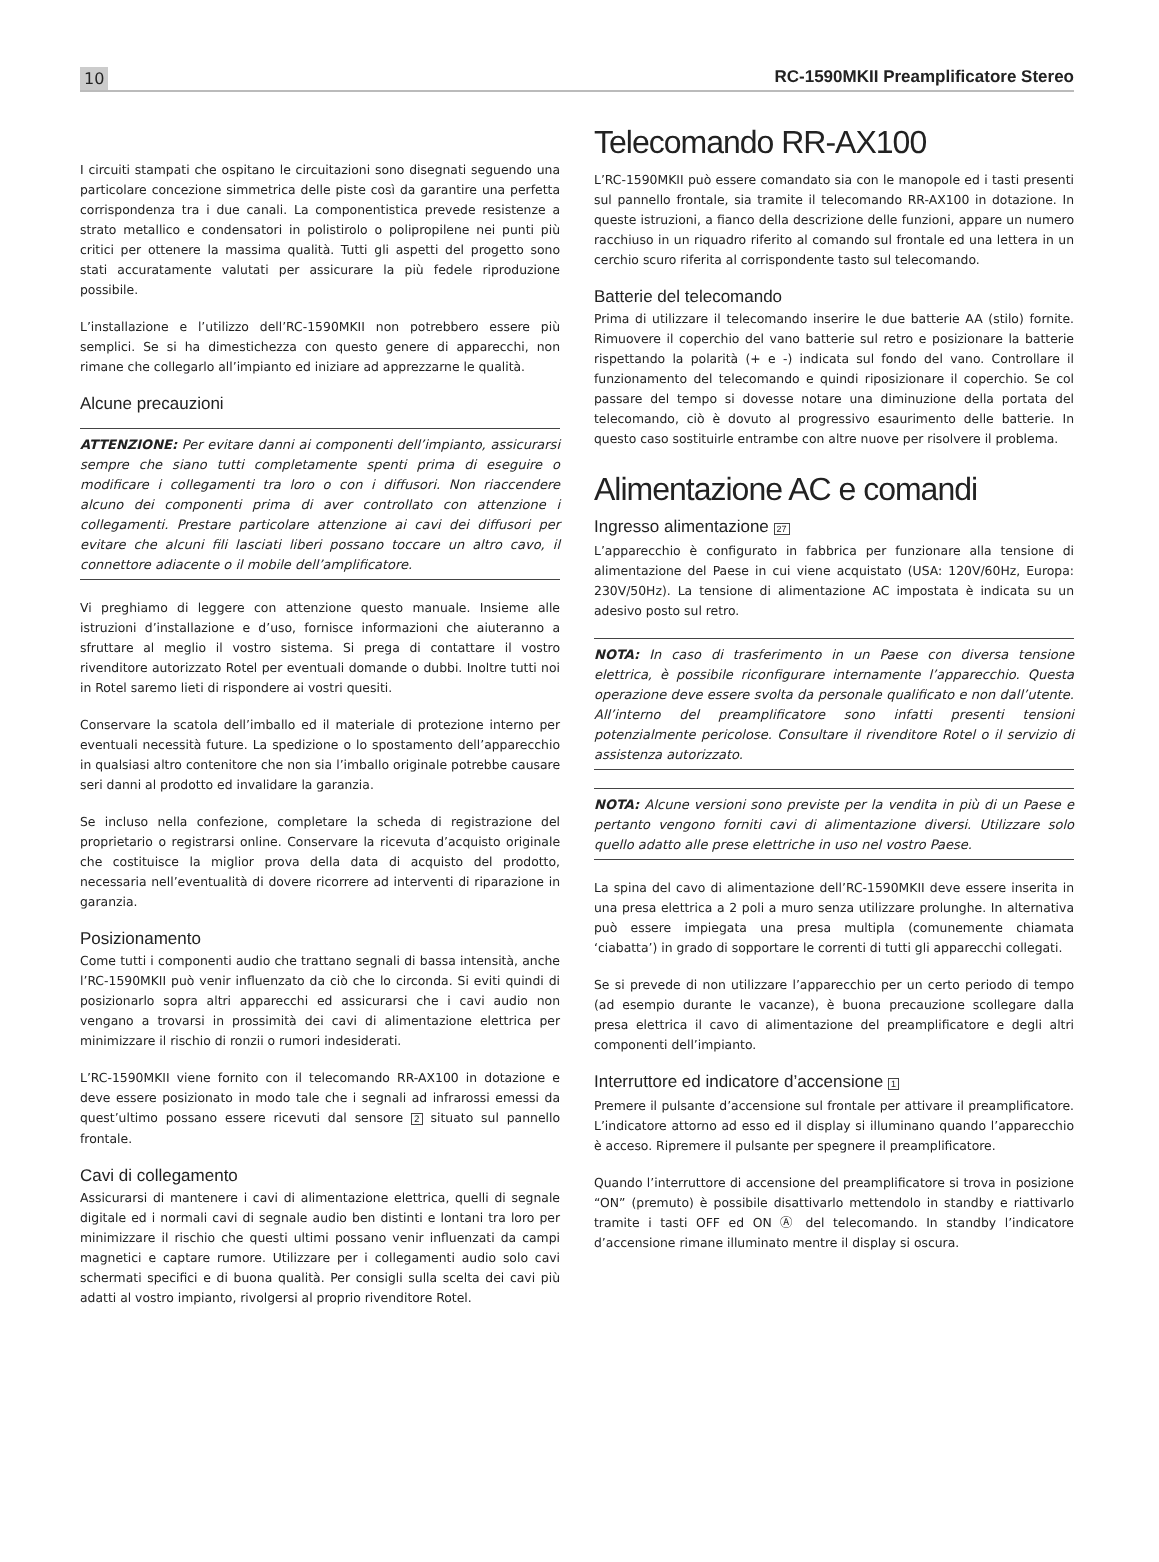10 RC-1590MKII Preamplificatore Stereo
I circuiti stampati che ospitano le circuitazioni sono disegnati seguendo una particolare concezione simmetrica delle piste così da garantire una perfetta corrispondenza tra i due canali. La componentistica prevede resistenze a strato metallico e condensatori in polistirolo o polipropilene nei punti più critici per ottenere la massima qualità. Tutti gli aspetti del progetto sono stati accuratamente valutati per assicurare la più fedele riproduzione possibile.
L’installazione e l’utilizzo dell’RC-1590MKII non potrebbero essere più semplici. Se si ha dimestichezza con questo genere di apparecchi, non rimane che collegarlo all’impianto ed iniziare ad apprezzarne le qualità.
Alcune precauzioni
ATTENZIONE: Per evitare danni ai componenti dell’impianto, assicurarsi sempre che siano tutti completamente spenti prima di eseguire o modificare i collegamenti tra loro o con i diffusori. Non riaccendere alcuno dei componenti prima di aver controllato con attenzione i collegamenti. Prestare particolare attenzione ai cavi dei diffusori per evitare che alcuni fili lasciati liberi possano toccare un altro cavo, il connettore adiacente o il mobile dell’amplificatore.
Vi preghiamo di leggere con attenzione questo manuale. Insieme alle istruzioni d’installazione e d’uso, fornisce informazioni che aiuteranno a sfruttare al meglio il vostro sistema. Si prega di contattare il vostro rivenditore autorizzato Rotel per eventuali domande o dubbi. Inoltre tutti noi in Rotel saremo lieti di rispondere ai vostri quesiti.
Conservare la scatola dell’imballo ed il materiale di protezione interno per eventuali necessità future. La spedizione o lo spostamento dell’apparecchio in qualsiasi altro contenitore che non sia l’imballo originale potrebbe causare seri danni al prodotto ed invalidare la garanzia.
Se incluso nella confezione, completare la scheda di registrazione del proprietario o registrarsi online. Conservare la ricevuta d’acquisto originale che costituisce la miglior prova della data di acquisto del prodotto, necessaria nell’eventualità di dovere ricorrere ad interventi di riparazione in garanzia.
Posizionamento
Come tutti i componenti audio che trattano segnali di bassa intensità, anche l’RC-1590MKII può venir influenzato da ciò che lo circonda. Si eviti quindi di posizionarlo sopra altri apparecchi ed assicurarsi che i cavi audio non vengano a trovarsi in prossimità dei cavi di alimentazione elettrica per minimizzare il rischio di ronzii o rumori indesiderati.
L’RC-1590MKII viene fornito con il telecomando RR-AX100 in dotazione e deve essere posizionato in modo tale che i segnali ad infrarossi emessi da quest’ultimo possano essere ricevuti dal sensore 2 situato sul pannello frontale.
Cavi di collegamento
Assicurarsi di mantenere i cavi di alimentazione elettrica, quelli di segnale digitale ed i normali cavi di segnale audio ben distinti e lontani tra loro per minimizzare il rischio che questi ultimi possano venir influenzati da campi magnetici e captare rumore. Utilizzare per i collegamenti audio solo cavi schermati specifici e di buona qualità. Per consigli sulla scelta dei cavi più adatti al vostro impianto, rivolgersi al proprio rivenditore Rotel.
Telecomando RR-AX100
L’RC-1590MKII può essere comandato sia con le manopole ed i tasti presenti sul pannello frontale, sia tramite il telecomando RR-AX100 in dotazione. In queste istruzioni, a fianco della descrizione delle funzioni, appare un numero racchiuso in un riquadro riferito al comando sul frontale ed una lettera in un cerchio scuro riferita al corrispondente tasto sul telecomando.
Batterie del telecomando
Prima di utilizzare il telecomando inserire le due batterie AA (stilo) fornite. Rimuovere il coperchio del vano batterie sul retro e posizionare la batterie rispettando la polarità (+ e -) indicata sul fondo del vano. Controllare il funzionamento del telecomando e quindi riposizionare il coperchio. Se col passare del tempo si dovesse notare una diminuzione della portata del telecomando, ciò è dovuto al progressivo esaurimento delle batterie. In questo caso sostituirle entrambe con altre nuove per risolvere il problema.
Alimentazione AC e comandi
Ingresso alimentazione 27
L’apparecchio è configurato in fabbrica per funzionare alla tensione di alimentazione del Paese in cui viene acquistato (USA: 120V/60Hz, Europa: 230V/50Hz). La tensione di alimentazione AC impostata è indicata su un adesivo posto sul retro.
NOTA: In caso di trasferimento in un Paese con diversa tensione elettrica, è possibile riconfigurare internamente l’apparecchio. Questa operazione deve essere svolta da personale qualificato e non dall’utente. All’interno del preamplificatore sono infatti presenti tensioni potenzialmente pericolose. Consultare il rivenditore Rotel o il servizio di assistenza autorizzato.
NOTA: Alcune versioni sono previste per la vendita in più di un Paese e pertanto vengono forniti cavi di alimentazione diversi. Utilizzare solo quello adatto alle prese elettriche in uso nel vostro Paese.
La spina del cavo di alimentazione dell’RC-1590MKII deve essere inserita in una presa elettrica a 2 poli a muro senza utilizzare prolunghe. In alternativa può essere impiegata una presa multipla (comunemente chiamata ‘ciabatta’) in grado di sopportare le correnti di tutti gli apparecchi collegati.
Se si prevede di non utilizzare l’apparecchio per un certo periodo di tempo (ad esempio durante le vacanze), è buona precauzione scollegare dalla presa elettrica il cavo di alimentazione del preamplificatore e degli altri componenti dell’impianto.
Interruttore ed indicatore d’accensione 1
Premere il pulsante d’accensione sul frontale per attivare il preamplificatore. L’indicatore attorno ad esso ed il display si illuminano quando l’apparecchio è acceso. Ripremere il pulsante per spegnere il preamplificatore.
Quando l’interruttore di accensione del preamplificatore si trova in posizione “ON” (premuto) è possibile disattivarlo mettendolo in standby e riattivarlo tramite i tasti OFF ed ON Ⓐ del telecomando. In standby l’indicatore d’accensione rimane illuminato mentre il display si oscura.